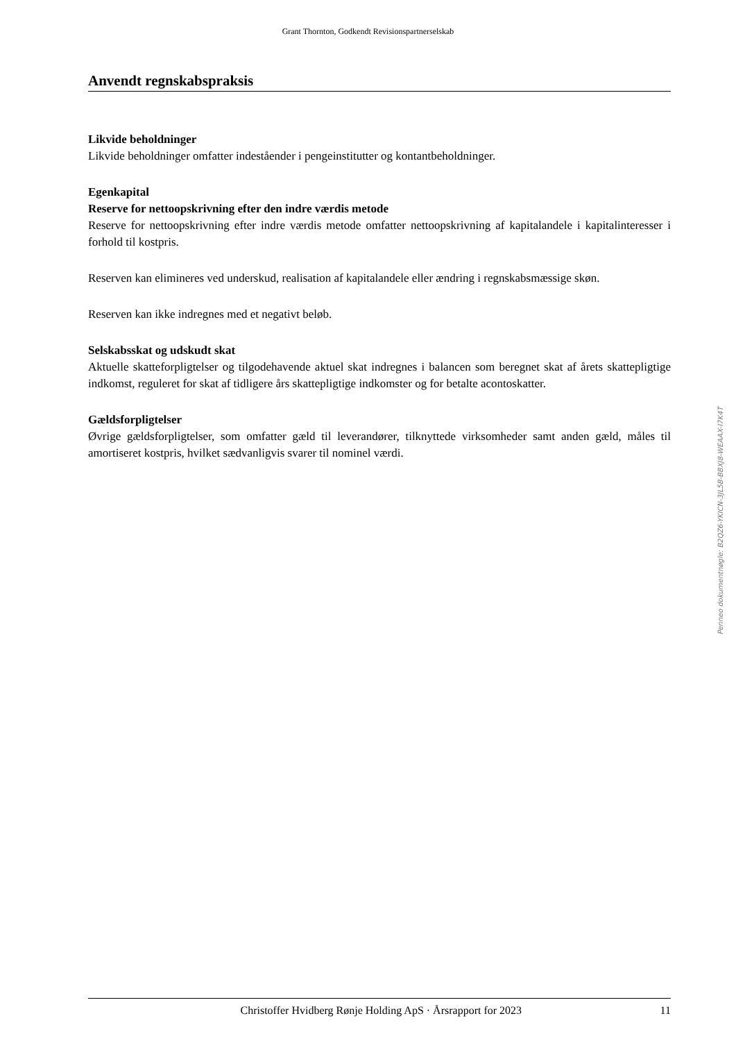Grant Thornton, Godkendt Revisionspartnerselskab
Anvendt regnskabspraksis
Likvide beholdninger
Likvide beholdninger omfatter indeståender i pengeinstitutter og kontantbeholdninger.
Egenkapital
Reserve for nettoopskrivning efter den indre værdis metode
Reserve for nettoopskrivning efter indre værdis metode omfatter nettoopskrivning af kapitalandele i kapitalinteresser i forhold til kostpris.
Reserven kan elimineres ved underskud, realisation af kapitalandele eller ændring i regnskabsmæssige skøn.
Reserven kan ikke indregnes med et negativt beløb.
Selskabsskat og udskudt skat
Aktuelle skatteforpligtelser og tilgodehavende aktuel skat indregnes i balancen som beregnet skat af årets skattepligtige indkomst, reguleret for skat af tidligere års skattepligtige indkomster og for betalte acontoskatter.
Gældsforpligtelser
Øvrige gældsforpligtelser, som omfatter gæld til leverandører, tilknyttede virksomheder samt anden gæld, måles til amortiseret kostpris, hvilket sædvanligvis svarer til nominel værdi.
Penneo dokumentnøgle: B2QZ6-YKICN-3JL5B-BBXJ8-WEAAX-I7K4T
Christoffer Hvidberg Rønje Holding ApS · Årsrapport for 2023 11